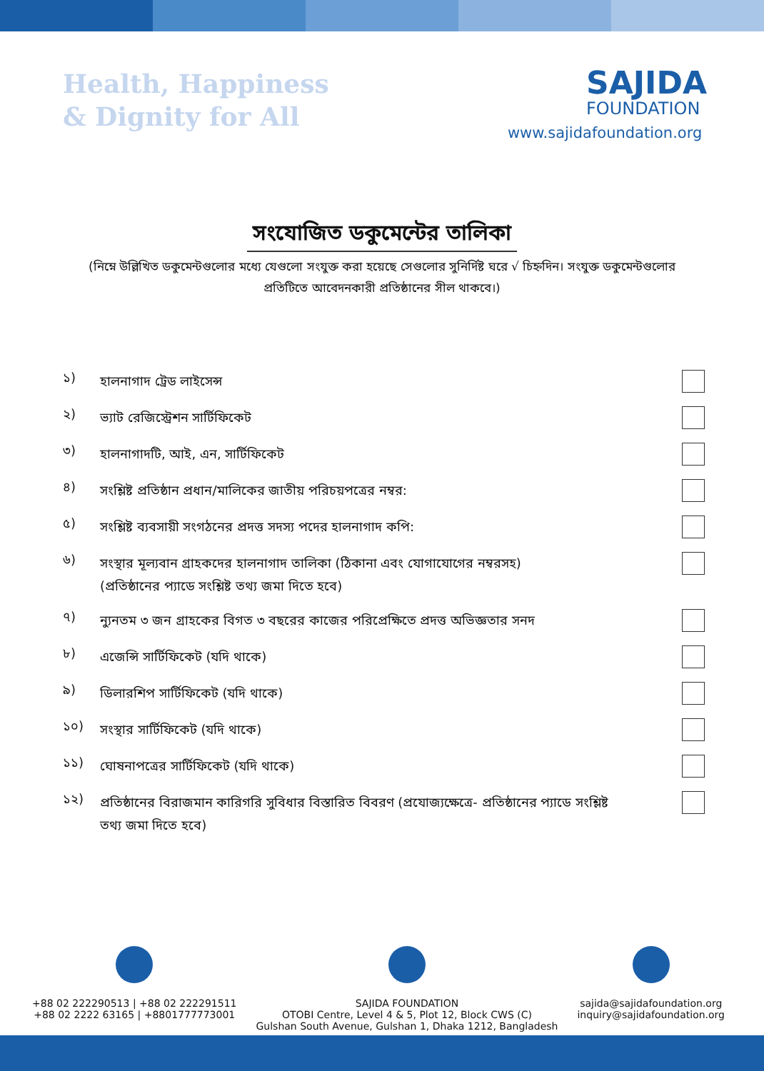Health, Happiness
& Dignity for All
SAJIDA
FOUNDATION
www.sajidafoundation.org
সংযোজিত ডকুমেন্টের তালিকা
(নিম্নে উল্লিখিত ডকুমেন্টগুলোর মধ্যে যেগুলো সংযুক্ত করা হয়েছে সেগুলোর সুনির্দিষ্ট ঘরে √ চিহ্নদিন। সংযুক্ত ডকুমেন্টগুলোর প্রতিটিতে আবেদনকারী প্রতিষ্ঠানের সীল থাকবে।)
১)
হালনাগাদ ট্রেড লাইসেন্স
২)
ভ্যাট রেজিস্ট্রেশন সার্টিফিকেট
৩)
হালনাগাদটি, আই, এন, সার্টিফিকেট
৪)
সংশ্লিষ্ট প্রতিষ্ঠান প্রধান/মালিকের জাতীয় পরিচয়পত্রের নম্বর:
৫)
সংশ্লিষ্ট ব্যবসায়ী সংগঠনের প্রদত্ত সদস্য পদের হালনাগাদ কপি:
৬)
সংস্থার মূল্যবান গ্রাহকদের হালনাগাদ তালিকা (ঠিকানা এবং যোগাযোগের নম্বরসহ)
(প্রতিষ্ঠানের প্যাডে সংশ্লিষ্ট তথ্য জমা দিতে হবে)
৭)
ন্যুনতম ৩ জন গ্রাহকের বিগত ৩ বছরের কাজের পরিপ্রেক্ষিতে প্রদত্ত অভিজ্ঞতার সনদ
৮)
এজেন্সি সার্টিফিকেট (যদি থাকে)
৯)
ডিলারশিপ সার্টিফিকেট (যদি থাকে)
১০)
সংস্থার সার্টিফিকেট (যদি থাকে)
১১)
ঘোষনাপত্রের সার্টিফিকেট (যদি থাকে)
১২)
প্রতিষ্ঠানের বিরাজমান কারিগরি সুবিধার বিস্তারিত বিবরণ (প্রযোজ্যক্ষেত্রে- প্রতিষ্ঠানের প্যাডে সংশ্লিষ্ট
তথ্য জমা দিতে হবে)
+88 02 222290513 | +88 02 222291511
+88 02 2222 63165 | +8801777773001
SAJIDA FOUNDATION
OTOBI Centre, Level 4 & 5, Plot 12, Block CWS (C)
Gulshan South Avenue, Gulshan 1, Dhaka 1212, Bangladesh
sajida@sajidafoundation.org
inquiry@sajidafoundation.org